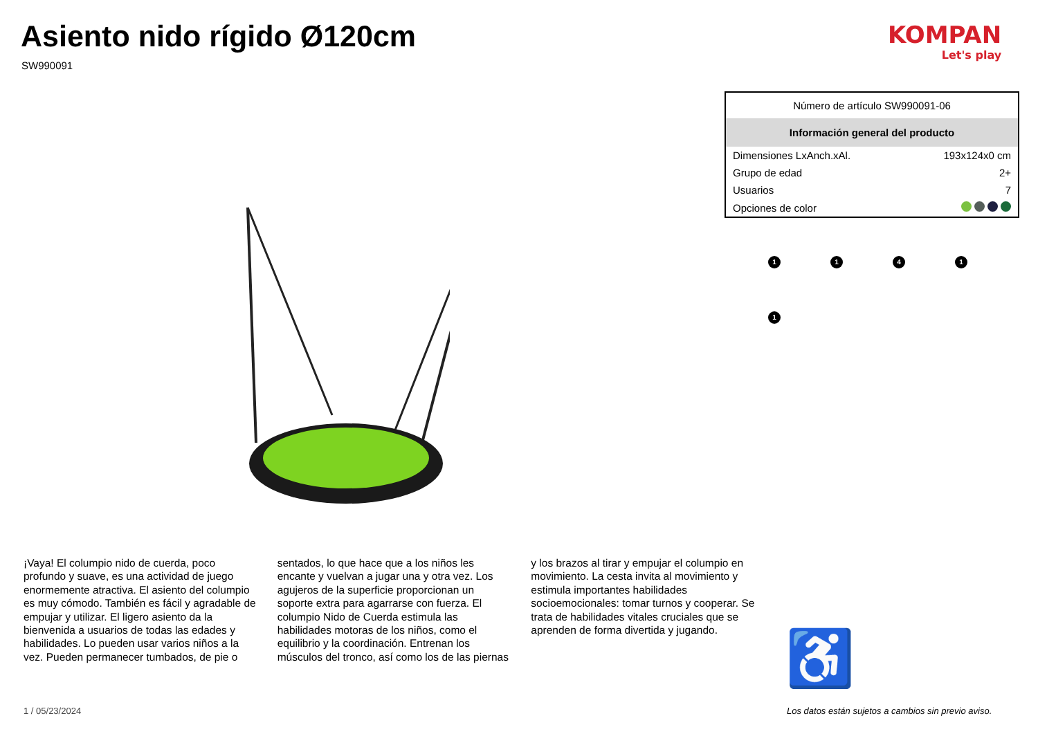Asiento nido rígido Ø120cm
SW990091
KOMPAN
Let's play
| Número de artículo SW990091-06 | |
| Información general del producto | |
| Dimensiones LxAnch.xAl. | 193x124x0 cm |
| Grupo de edad | 2+ |
| Usuarios | 7 |
| Opciones de color | |
1
1
4
1
1
♿
¡Vaya! El columpio nido de cuerda, poco profundo y suave, es una actividad de juego enormemente atractiva. El asiento del columpio es muy cómodo. También es fácil y agradable de empujar y utilizar. El ligero asiento da la bienvenida a usuarios de todas las edades y habilidades. Lo pueden usar varios niños a la vez. Pueden permanecer tumbados, de pie o sentados, lo que hace que a los niños les encante y vuelvan a jugar una y otra vez. Los agujeros de la superficie proporcionan un soporte extra para agarrarse con fuerza. El columpio Nido de Cuerda estimula las habilidades motoras de los niños, como el equilibrio y la coordinación. Entrenan los músculos del tronco, así como los de las piernas y los brazos al tirar y empujar el columpio en movimiento. La cesta invita al movimiento y estimula importantes habilidades socioemocionales: tomar turnos y cooperar. Se trata de habilidades vitales cruciales que se aprenden de forma divertida y jugando.
1 / 05/23/2024
Los datos están sujetos a cambios sin previo aviso.